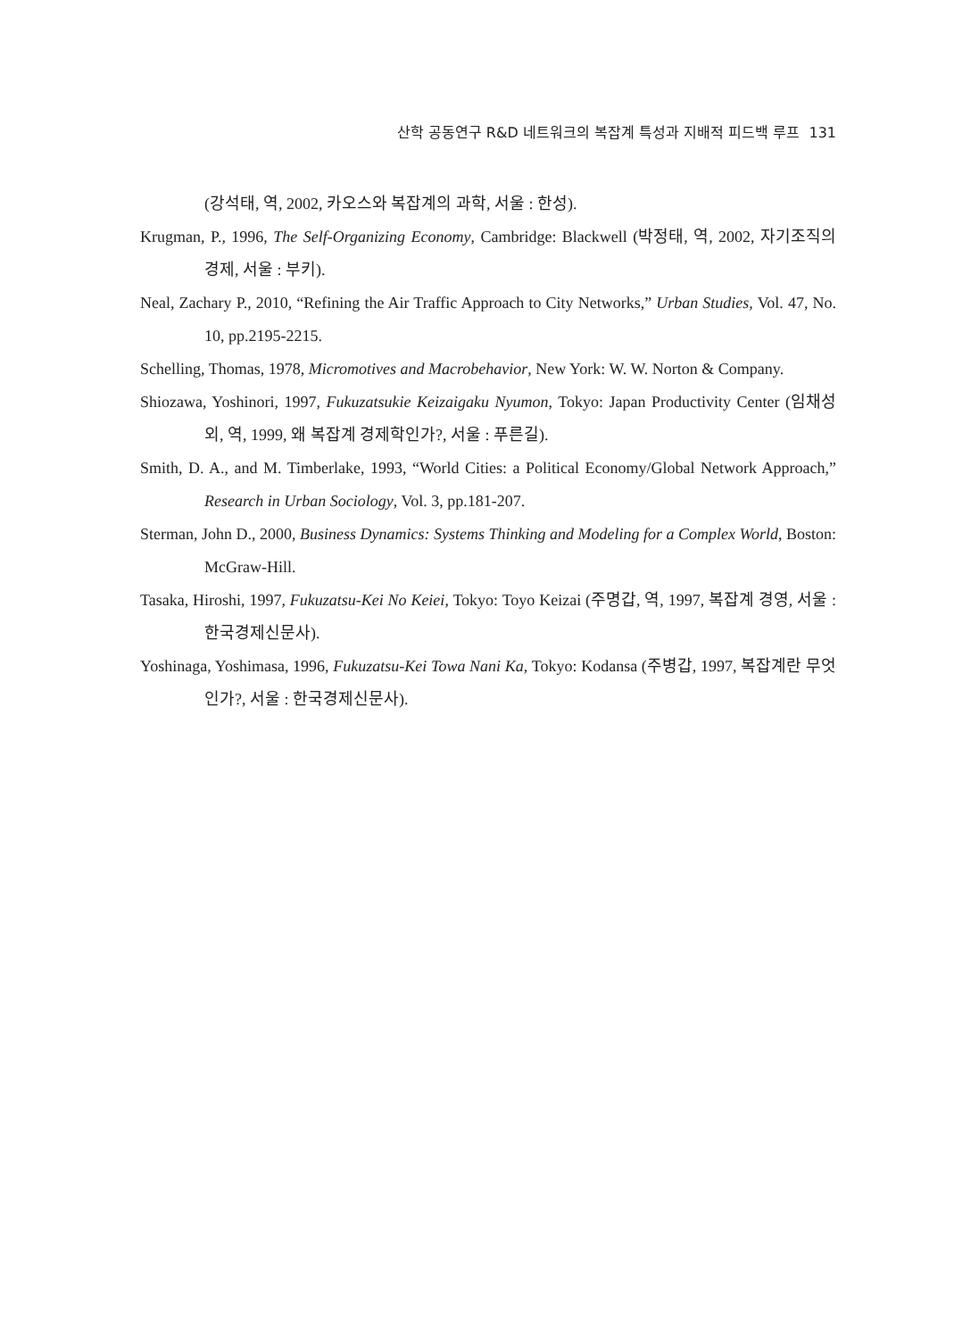산학 공동연구 R&D 네트워크의 복잡계 특성과 지배적 피드백 루프 131
(강석태, 역, 2002, 카오스와 복잡계의 과학, 서울 : 한성).
Krugman, P., 1996, The Self-Organizing Economy, Cambridge: Blackwell (박정태, 역, 2002, 자기조직의 경제, 서울 : 부키).
Neal, Zachary P., 2010, “Refining the Air Traffic Approach to City Networks,” Urban Studies, Vol. 47, No. 10, pp.2195-2215.
Schelling, Thomas, 1978, Micromotives and Macrobehavior, New York: W. W. Norton & Company.
Shiozawa, Yoshinori, 1997, Fukuzatsukie Keizaigaku Nyumon, Tokyo: Japan Productivity Center (임채성 외, 역, 1999, 왜 복잡계 경제학인가?, 서울 : 푸른길).
Smith, D. A., and M. Timberlake, 1993, “World Cities: a Political Economy/Global Network Approach,” Research in Urban Sociology, Vol. 3, pp.181-207.
Sterman, John D., 2000, Business Dynamics: Systems Thinking and Modeling for a Complex World, Boston: McGraw-Hill.
Tasaka, Hiroshi, 1997, Fukuzatsu-Kei No Keiei, Tokyo: Toyo Keizai (주명갑, 역, 1997, 복잡계 경영, 서울 : 한국경제신문사).
Yoshinaga, Yoshimasa, 1996, Fukuzatsu-Kei Towa Nani Ka, Tokyo: Kodansa (주병갑, 1997, 복잡계란 무엇인가?, 서울 : 한국경제신문사).